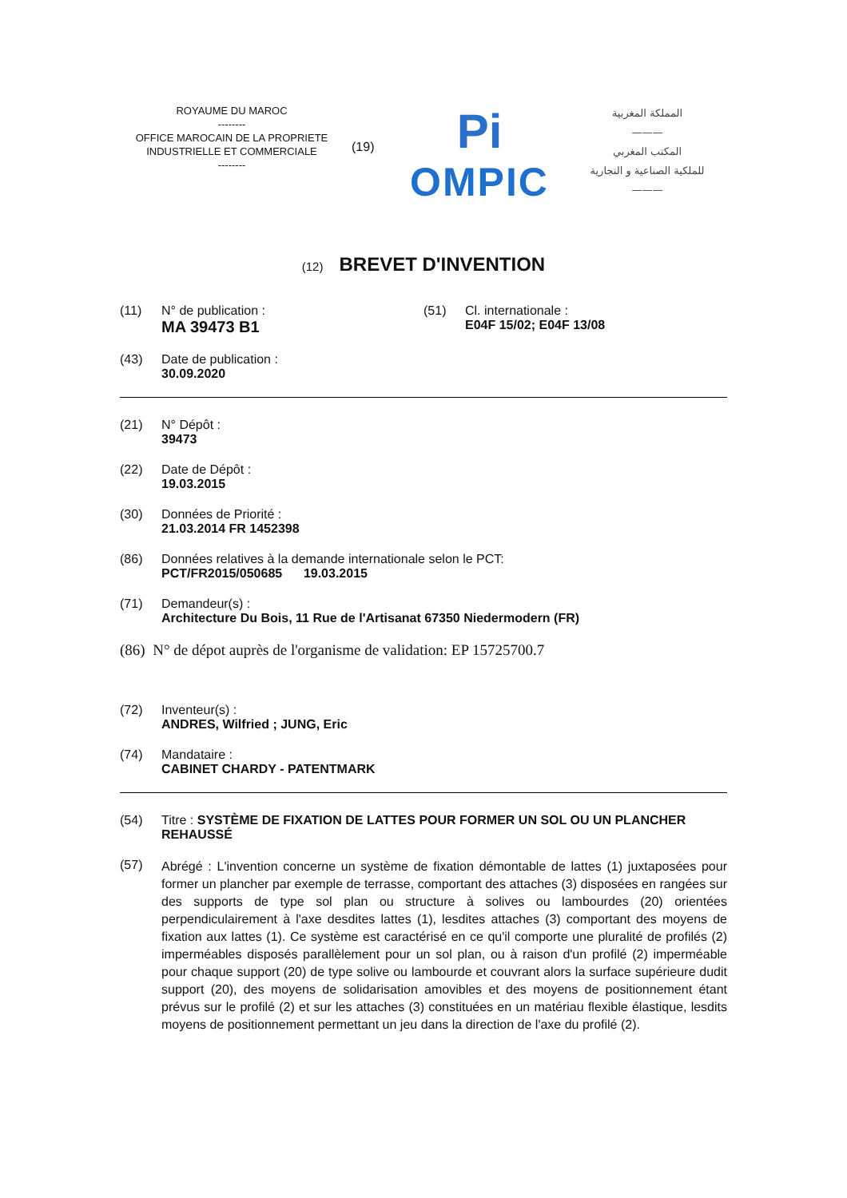ROYAUME DU MAROC
--------
OFFICE MAROCAIN DE LA PROPRIETE
INDUSTRIELLE ET COMMERCIALE
--------
(19)
Pi
OMPIC
المملكة المغربية
———
المكتب المغربي
للملكية الصناعية و التجارية
———
(12) BREVET D'INVENTION
(11) N° de publication :
MA 39473 B1
(51) Cl. internationale :
E04F 15/02; E04F 13/08
(43) Date de publication :
30.09.2020
(21) N° Dépôt :
39473
(22) Date de Dépôt :
19.03.2015
(30) Données de Priorité :
21.03.2014 FR 1452398
(86) Données relatives à la demande internationale selon le PCT:
PCT/FR2015/050685 19.03.2015
(71) Demandeur(s) :
Architecture Du Bois, 11 Rue de l'Artisanat 67350 Niedermodern (FR)
(86) N° de dépot auprès de l'organisme de validation: EP 15725700.7
(72) Inventeur(s) :
ANDRES, Wilfried ; JUNG, Eric
(74) Mandataire :
CABINET CHARDY - PATENTMARK
(54) Titre : SYSTÈME DE FIXATION DE LATTES POUR FORMER UN SOL OU UN PLANCHER REHAUSSÉ
(57)
Abrégé : L'invention concerne un système de fixation démontable de lattes (1) juxtaposées pour former un plancher par exemple de terrasse, comportant des attaches (3) disposées en rangées sur des supports de type sol plan ou structure à solives ou lambourdes (20) orientées perpendiculairement à l'axe desdites lattes (1), lesdites attaches (3) comportant des moyens de fixation aux lattes (1). Ce système est caractérisé en ce qu'il comporte une pluralité de profilés (2) imperméables disposés parallèlement pour un sol plan, ou à raison d'un profilé (2) imperméable pour chaque support (20) de type solive ou lambourde et couvrant alors la surface supérieure dudit support (20), des moyens de solidarisation amovibles et des moyens de positionnement étant prévus sur le profilé (2) et sur les attaches (3) constituées en un matériau flexible élastique, lesdits moyens de positionnement permettant un jeu dans la direction de l'axe du profilé (2).